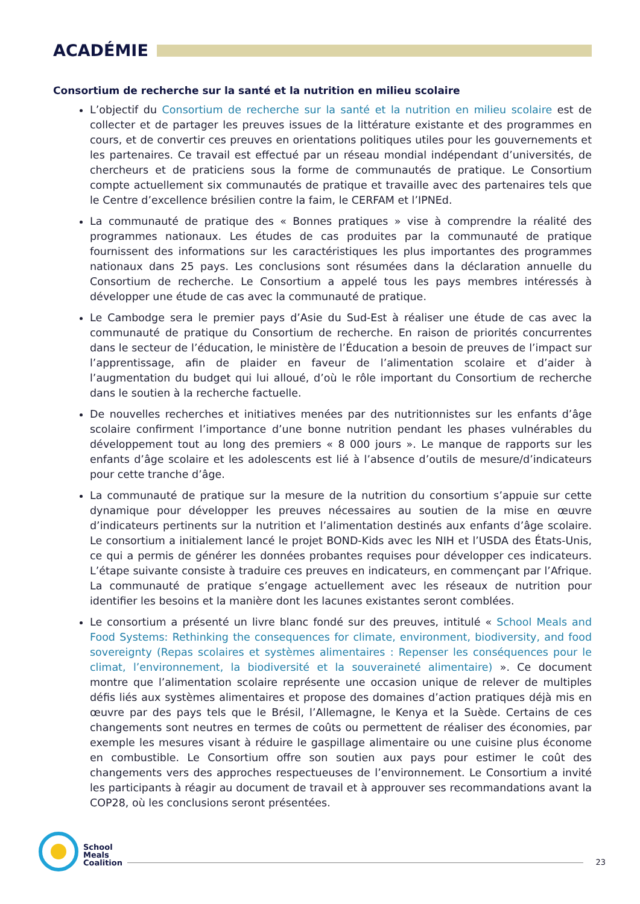ACADÉMIE
Consortium de recherche sur la santé et la nutrition en milieu scolaire
L’objectif du Consortium de recherche sur la santé et la nutrition en milieu scolaire est de collecter et de partager les preuves issues de la littérature existante et des programmes en cours, et de convertir ces preuves en orientations politiques utiles pour les gouvernements et les partenaires. Ce travail est effectué par un réseau mondial indépendant d’universités, de chercheurs et de praticiens sous la forme de communautés de pratique. Le Consortium compte actuellement six communautés de pratique et travaille avec des partenaires tels que le Centre d’excellence brésilien contre la faim, le CERFAM et l’IPNEd.
La communauté de pratique des « Bonnes pratiques » vise à comprendre la réalité des programmes nationaux. Les études de cas produites par la communauté de pratique fournissent des informations sur les caractéristiques les plus importantes des programmes nationaux dans 25 pays. Les conclusions sont résumées dans la déclaration annuelle du Consortium de recherche. Le Consortium a appelé tous les pays membres intéressés à développer une étude de cas avec la communauté de pratique.
Le Cambodge sera le premier pays d’Asie du Sud-Est à réaliser une étude de cas avec la communauté de pratique du Consortium de recherche. En raison de priorités concurrentes dans le secteur de l’éducation, le ministère de l’Éducation a besoin de preuves de l’impact sur l’apprentissage, afin de plaider en faveur de l’alimentation scolaire et d’aider à l’augmentation du budget qui lui alloué, d’où le rôle important du Consortium de recherche dans le soutien à la recherche factuelle.
De nouvelles recherches et initiatives menées par des nutritionnistes sur les enfants d’âge scolaire confirment l’importance d’une bonne nutrition pendant les phases vulnérables du développement tout au long des premiers « 8 000 jours ». Le manque de rapports sur les enfants d’âge scolaire et les adolescents est lié à l’absence d’outils de mesure/d’indicateurs pour cette tranche d’âge.
La communauté de pratique sur la mesure de la nutrition du consortium s’appuie sur cette dynamique pour développer les preuves nécessaires au soutien de la mise en œuvre d’indicateurs pertinents sur la nutrition et l’alimentation destinés aux enfants d’âge scolaire. Le consortium a initialement lancé le projet BOND-Kids avec les NIH et l’USDA des États-Unis, ce qui a permis de générer les données probantes requises pour développer ces indicateurs. L’étape suivante consiste à traduire ces preuves en indicateurs, en commençant par l’Afrique. La communauté de pratique s’engage actuellement avec les réseaux de nutrition pour identifier les besoins et la manière dont les lacunes existantes seront comblées.
Le consortium a présenté un livre blanc fondé sur des preuves, intitulé « School Meals and Food Systems: Rethinking the consequences for climate, environment, biodiversity, and food sovereignty (Repas scolaires et systèmes alimentaires : Repenser les conséquences pour le climat, l’environnement, la biodiversité et la souveraineté alimentaire) ». Ce document montre que l’alimentation scolaire représente une occasion unique de relever de multiples défis liés aux systèmes alimentaires et propose des domaines d’action pratiques déjà mis en œuvre par des pays tels que le Brésil, l’Allemagne, le Kenya et la Suède. Certains de ces changements sont neutres en termes de coûts ou permettent de réaliser des économies, par exemple les mesures visant à réduire le gaspillage alimentaire ou une cuisine plus économe en combustible. Le Consortium offre son soutien aux pays pour estimer le coût des changements vers des approches respectueuses de l’environnement. Le Consortium a invité les participants à réagir au document de travail et à approuver ses recommandations avant la COP28, où les conclusions seront présentées.
School
Meals
Coalition
23